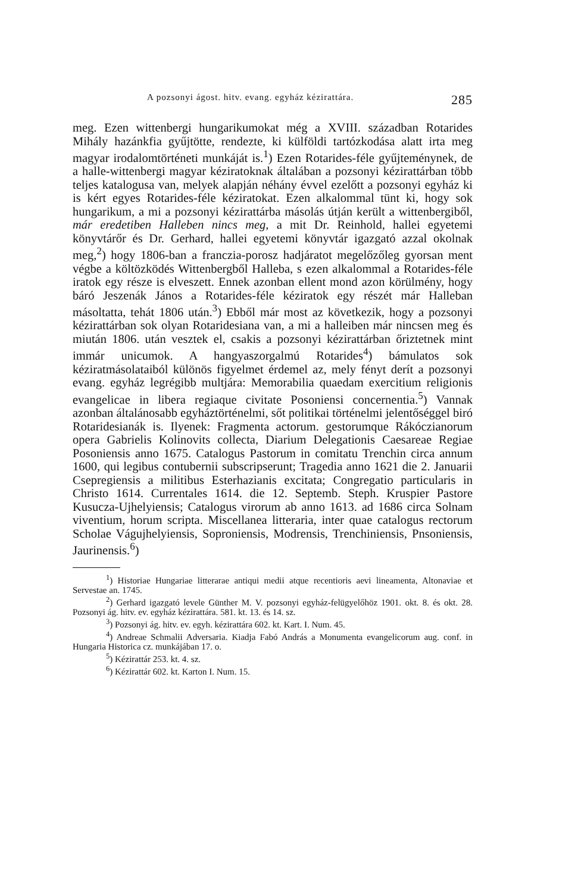A pozsonyi ágost. hitv. evang. egyház kézirattára. 285
meg. Ezen wittenbergi hungarikumokat még a XVIII. században Rotarides Mihály hazánkfia gyűjtötte, rendezte, ki külföldi tartózkodása alatt irta meg magyar irodalomtörténeti munkáját is.<sup>1</sup>) Ezen Rotarides-féle gyűjteménynek, de a halle-wittenbergi magyar kéziratoknak általában a pozsonyi kézirattárban több teljes katalogusa van, melyek alapján néhány évvel ezelőtt a pozsonyi egyház ki is kért egyes Rotarides-féle kéziratokat. Ezen alkalommal tünt ki, hogy sok hungarikum, a mi a pozsonyi kézirattárba másolás útján került a wittenbergiből, már eredetiben Halleben nincs meg, a mit Dr. Reinhold, hallei egyetemi könyvtárőr és Dr. Gerhard, hallei egyetemi könyvtár igazgató azzal okolnak meg,<sup>2</sup>) hogy 1806-ban a franczia-porosz hadjáratot megelőzőleg gyorsan ment végbe a költözködés Wittenbergből Halleba, s ezen alkalommal a Rotarides-féle iratok egy része is elveszett. Ennek azonban ellent mond azon körülmény, hogy báró Jeszenák János a Rotarides-féle kéziratok egy részét már Halleban másoltatta, tehát 1806 után.<sup>3</sup>) Ebből már most az következik, hogy a pozsonyi kézirattárban sok olyan Rotaridesiana van, a mi a halleiben már nincsen meg és miután 1806. után vesztek el, csakis a pozsonyi kézirattárban őriztetnek mint immár unicumok. A hangyaszorgalmú Rotarides<sup>4</sup>) bámulatos sok kéziratmásolataiból különös figyelmet érdemel az, mely fényt derít a pozsonyi evang. egyház legrégibb multjára: Memorabilia quaedam exercitium religionis evangelicae in libera regiaque civitate Posoniensi concernentia.<sup>5</sup>) Vannak azonban általánosabb egyháztörténelmi, sőt politikai történelmi jelentőséggel biró Rotaridesianák is. Ilyenek: Fragmenta actorum. gestorumque Rákóczianorum opera Gabrielis Kolinovits collecta, Diarium Delegationis Caesareae Regiae Posoniensis anno 1675. Catalogus Pastorum in comitatu Trenchin circa annum 1600, qui legibus contubernii subscripserunt; Tragedia anno 1621 die 2. Januarii Csepregiensis a militibus Esterhazianis excitata; Congregatio particularis in Christo 1614. Currentales 1614. die 12. Septemb. Steph. Kruspier Pastore Kusucza-Ujhelyiensis; Catalogus virorum ab anno 1613. ad 1686 circa Solnam viventium, horum scripta. Miscellanea litteraria, inter quae catalogus rectorum Scholae Vágujhelyiensis, Soproniensis, Modrensis, Trenchiniensis, Pnsoniensis, Jaurinensis.<sup>6</sup>)
<sup>1</sup>) Historiae Hungariae litterarae antiqui medii atque recentioris aevi lineamenta, Altonaviae et Servestae an. 1745.
<sup>2</sup>) Gerhard igazgató levele Günther M. V. pozsonyi egyház-felügyelőhöz 1901. okt. 8. és okt. 28. Pozsonyi ág. hitv. ev. egyház kézirattára. 581. kt. 13. és 14. sz.
<sup>3</sup>) Pozsonyi ág. hitv. ev. egyh. kézirattára 602. kt. Kart. I. Num. 45.
<sup>4</sup>) Andreae Schmalii Adversaria. Kiadja Fabó András a Monumenta evangelicorum aug. conf. in Hungaria Historica cz. munkájában 17. o.
<sup>5</sup>) Kézirattár 253. kt. 4. sz.
<sup>6</sup>) Kézirattár 602. kt. Karton I. Num. 15.